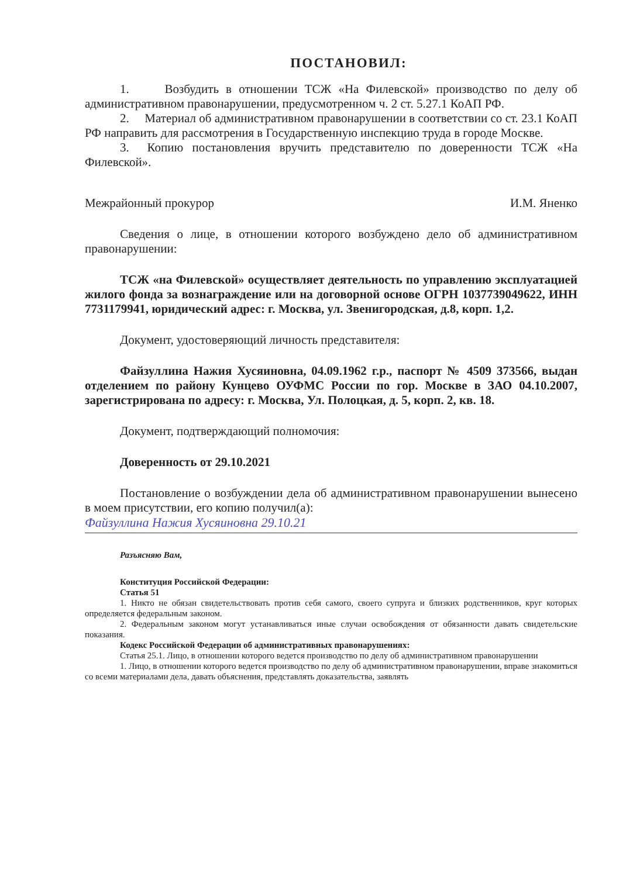ПОСТАНОВИЛ:
1. Возбудить в отношении ТСЖ «На Филевской» производство по делу об административном правонарушении, предусмотренном ч. 2 ст. 5.27.1 КоАП РФ.
2. Материал об административном правонарушении в соответствии со ст. 23.1 КоАП РФ направить для рассмотрения в Государственную инспекцию труда в городе Москве.
3. Копию постановления вручить представителю по доверенности ТСЖ «На Филевской».
Межрайонный прокурор И.М. Яненко
Сведения о лице, в отношении которого возбуждено дело об административном правонарушении:
ТСЖ «на Филевской» осуществляет деятельность по управлению эксплуатацией жилого фонда за вознаграждение или на договорной основе ОГРН 1037739049622, ИНН 7731179941, юридический адрес: г. Москва, ул. Звенигородская, д.8, корп. 1,2.
Документ, удостоверяющий личность представителя:
Файзуллина Нажия Хусяиновна, 04.09.1962 г.р., паспорт № 4509 373566, выдан отделением по району Кунцево ОУФМС России по гор. Москве в ЗАО 04.10.2007, зарегистрирована по адресу: г. Москва, Ул. Полоцкая, д. 5, корп. 2, кв. 18.
Документ, подтверждающий полномочия:
Доверенность от 29.10.2021
Постановление о возбуждении дела об административном правонарушении вынесено в моем присутствии, его копию получил(а):
Файзуллина Нажия Хусяиновна 29.10.21
Разъясняю Вам,
Конституция Российской Федерации:
Статья 51
1. Никто не обязан свидетельствовать против себя самого, своего супруга и близких родственников, круг которых определяется федеральным законом.
2. Федеральным законом могут устанавливаться иные случаи освобождения от обязанности давать свидетельские показания.
Кодекс Российской Федерации об административных правонарушениях:
Статья 25.1. Лицо, в отношении которого ведется производство по делу об административном правонарушении
1. Лицо, в отношении которого ведется производство по делу об административном правонарушении, вправе знакомиться со всеми материалами дела, давать объяснения, представлять доказательства, заявлять